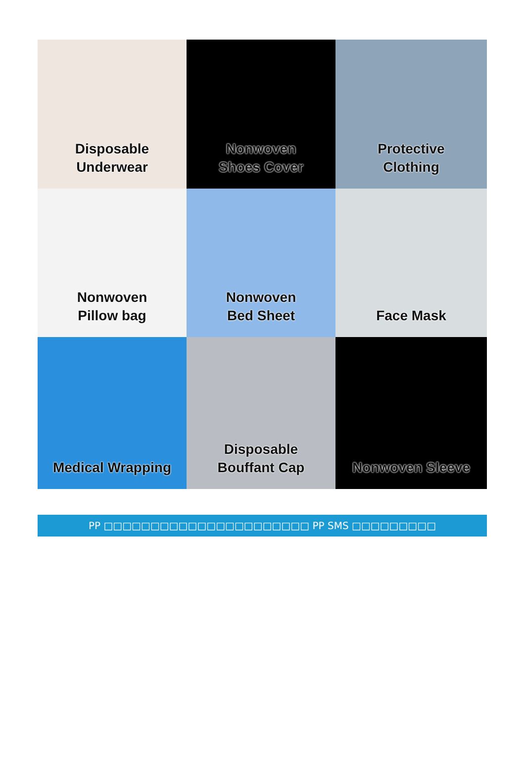Disposable
Underwear
Nonwoven
Shoes Cover
Protective
Clothing
Nonwoven
Pillow bag
Nonwoven
Bed Sheet
Face Mask
Medical Wrapping
Disposable
Bouffant Cap
Nonwoven Sleeve
PP □□□□□□□□□□□□□□□□□□□□□□ PP SMS □□□□□□□□□